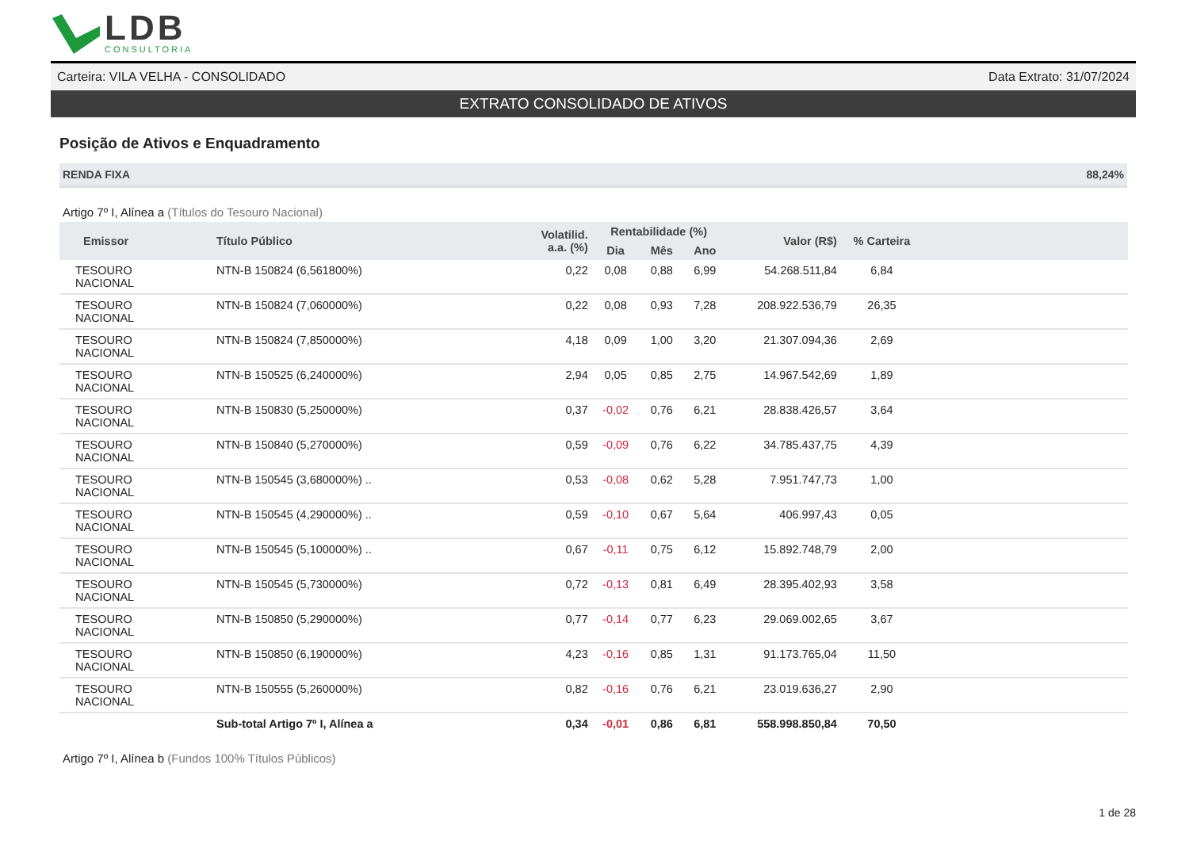LDB
CONSULTORIA
Carteira: VILA VELHA - CONSOLIDADO Data Extrato: 31/07/2024
EXTRATO CONSOLIDADO DE ATIVOS
Posição de Ativos e Enquadramento
RENDA FIXA 88,24%
Artigo 7º I, Alínea a (Títulos do Tesouro Nacional)
| Emissor | Título Público | Volatilid. a.a. (%) | Rentabilidade (%) | | | Valor (R$) | % Carteira | |
| --- | --- | --- | --- | --- | --- | --- | --- | --- |
| | | | Dia | Mês | Ano | | | |
| TESOURO NACIONAL | NTN-B 150824 (6,561800%) | 0,22 | 0,08 | 0,88 | 6,99 | 54.268.511,84 | 6,84 | |
| TESOURO NACIONAL | NTN-B 150824 (7,060000%) | 0,22 | 0,08 | 0,93 | 7,28 | 208.922.536,79 | 26,35 | |
| TESOURO NACIONAL | NTN-B 150824 (7,850000%) | 4,18 | 0,09 | 1,00 | 3,20 | 21.307.094,36 | 2,69 | |
| TESOURO NACIONAL | NTN-B 150525 (6,240000%) | 2,94 | 0,05 | 0,85 | 2,75 | 14.967.542,69 | 1,89 | |
| TESOURO NACIONAL | NTN-B 150830 (5,250000%) | 0,37 | -0,02 | 0,76 | 6,21 | 28.838.426,57 | 3,64 | |
| TESOURO NACIONAL | NTN-B 150840 (5,270000%) | 0,59 | -0,09 | 0,76 | 6,22 | 34.785.437,75 | 4,39 | |
| TESOURO NACIONAL | NTN-B 150545 (3,680000%) .. | 0,53 | -0,08 | 0,62 | 5,28 | 7.951.747,73 | 1,00 | |
| TESOURO NACIONAL | NTN-B 150545 (4,290000%) .. | 0,59 | -0,10 | 0,67 | 5,64 | 406.997,43 | 0,05 | |
| TESOURO NACIONAL | NTN-B 150545 (5,100000%) .. | 0,67 | -0,11 | 0,75 | 6,12 | 15.892.748,79 | 2,00 | |
| TESOURO NACIONAL | NTN-B 150545 (5,730000%) | 0,72 | -0,13 | 0,81 | 6,49 | 28.395.402,93 | 3,58 | |
| TESOURO NACIONAL | NTN-B 150850 (5,290000%) | 0,77 | -0,14 | 0,77 | 6,23 | 29.069.002,65 | 3,67 | |
| TESOURO NACIONAL | NTN-B 150850 (6,190000%) | 4,23 | -0,16 | 0,85 | 1,31 | 91.173.765,04 | 11,50 | |
| TESOURO NACIONAL | NTN-B 150555 (5,260000%) | 0,82 | -0,16 | 0,76 | 6,21 | 23.019.636,27 | 2,90 | |
| | Sub-total Artigo 7º I, Alínea a | 0,34 | -0,01 | 0,86 | 6,81 | 558.998.850,84 | 70,50 | |
Artigo 7º I, Alínea b (Fundos 100% Títulos Públicos)
1 de 28